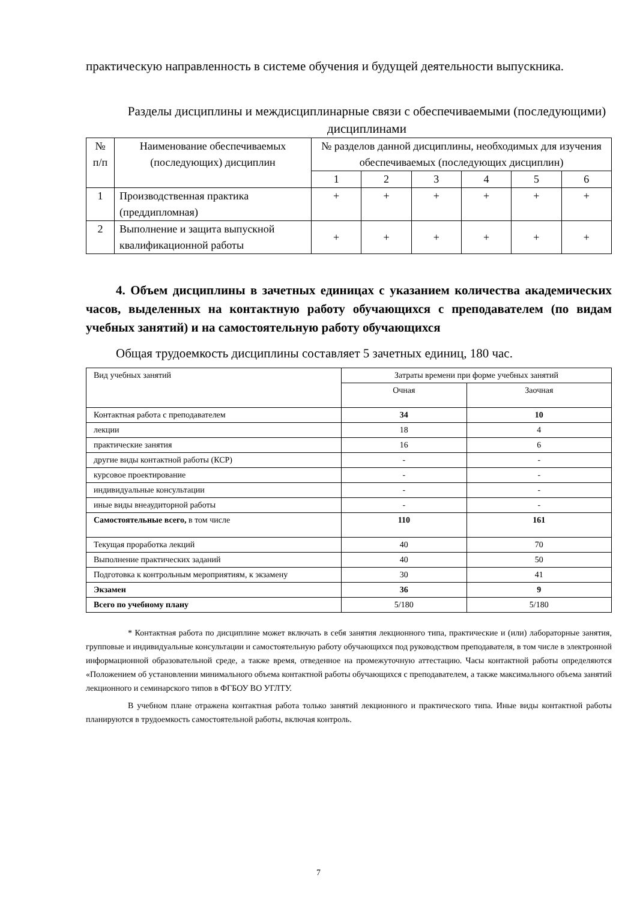практическую направленность в системе обучения и будущей деятельности выпускника.
Разделы дисциплины и междисциплинарные связи с обеспечиваемыми (последующими) дисциплинами
| № п/п | Наименование обеспечиваемых (последующих) дисциплин | № разделов данной дисциплины, необходимых для изучения обеспечиваемых (последующих дисциплин) | | | | | |
| --- | --- | --- | --- | --- | --- | --- | --- |
| | | 1 | 2 | 3 | 4 | 5 | 6 |
| 1 | Производственная практика (преддипломная) | + | + | + | + | + | + |
| 2 | Выполнение и защита выпускной квалификационной работы | + | + | + | + | + | + |
4. Объем дисциплины в зачетных единицах с указанием количества академических часов, выделенных на контактную работу обучающихся с преподавателем (по видам учебных занятий) и на самостоятельную работу обучающихся
Общая трудоемкость дисциплины составляет 5 зачетных единиц, 180 час.
| Вид учебных занятий | Затраты времени при форме учебных занятий | |
| | Очная | Заочная |
| Контактная работа с преподавателем | 34 | 10 |
| лекции | 18 | 4 |
| практические занятия | 16 | 6 |
| другие виды контактной работы (КСР) | - | - |
| курсовое проектирование | - | - |
| индивидуальные консультации | - | - |
| иные виды внеаудиторной работы | - | - |
| Самостоятельные всего, в том числе | 110 | 161 |
| Текущая проработка лекций | 40 | 70 |
| Выполнение практических заданий | 40 | 50 |
| Подготовка к контрольным мероприятиям, к экзамену | 30 | 41 |
| Экзамен | 36 | 9 |
| Всего по учебному плану | 5/180 | 5/180 |
* Контактная работа по дисциплине может включать в себя занятия лекционного типа, практические и (или) лабораторные занятия, групповые и индивидуальные консультации и самостоятельную работу обучающихся под руководством преподавателя, в том числе в электронной информационной образовательной среде, а также время, отведенное на промежуточную аттестацию. Часы контактной работы определяются «Положением об установлении минимального объема контактной работы обучающихся с преподавателем, а также максимального объема занятий лекционного и семинарского типов в ФГБОУ ВО УГЛТУ.
В учебном плане отражена контактная работа только занятий лекционного и практического типа. Иные виды контактной работы планируются в трудоемкость самостоятельной работы, включая контроль.
7